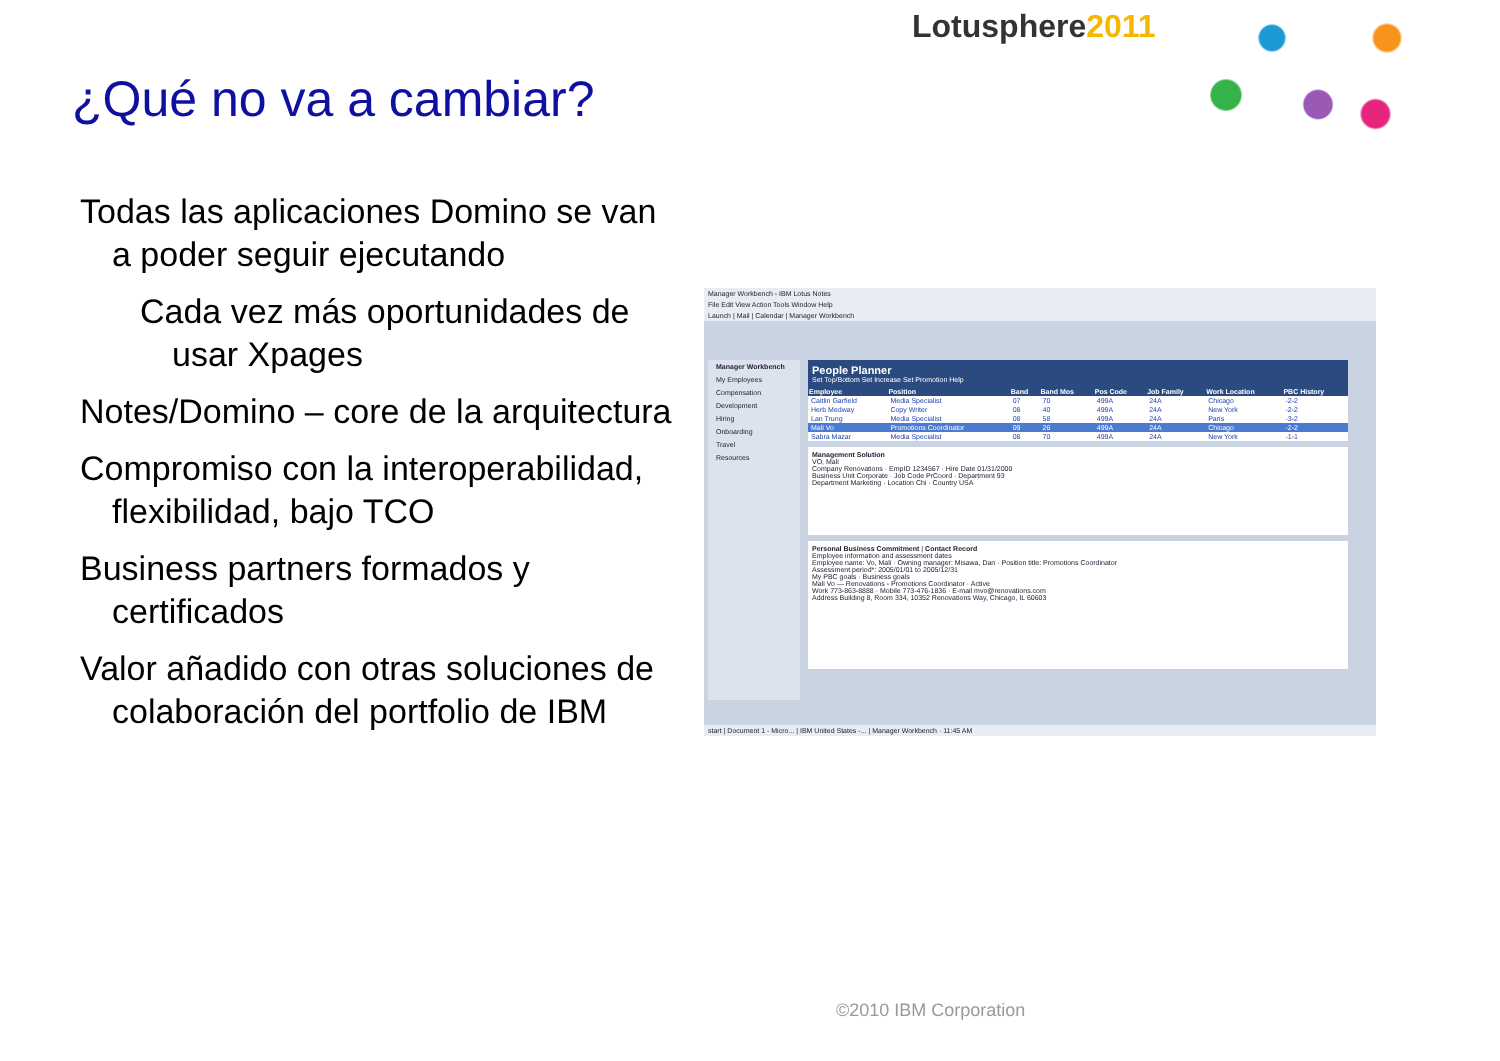Lotusphere2011
¿Qué no va a cambiar?
Todas las aplicaciones Domino se van a poder seguir ejecutando
Cada vez más oportunidades de usar Xpages
Notes/Domino – core de la arquitectura
Compromiso con la interoperabilidad, flexibilidad, bajo TCO
Business partners formados y certificados
Valor añadido con otras soluciones de colaboración del portfolio de IBM
Manager Workbench - IBM Lotus Notes
File Edit View Action Tools Window Help
Launch | Mail | Calendar | Manager Workbench
Manager Workbench
My Employees
Compensation
Development
Hiring
Onboarding
Travel
Resources
People Planner
Set Top/Bottom Set Increase Set Promotion Help
| Employee | Position | Band | Band Mos | Pos Code | Job Family | Work Location | PBC History |
| --- | --- | --- | --- | --- | --- | --- | --- |
| Caitlin Garfield | Media Specialist | 07 | 70 | 499A | 24A | Chicago | -2-2 |
| Herb Medway | Copy Writer | 08 | 40 | 499A | 24A | New York | -2-2 |
| Lan Trung | Media Specialist | 08 | 58 | 499A | 24A | Paris | -3-2 |
| Mali Vo | Promotions Coordinator | 09 | 26 | 499A | 24A | Chicago | -2-2 |
| Sabra Mazar | Media Specialist | 08 | 70 | 499A | 24A | New York | -1-1 |
Management Solution
VO, Mali
Company Renovations · EmpID 1234567 · Hire Date 01/31/2000
Business Unit Corporate · Job Code PrCoord · Department 93
Department Marketing · Location Chi · Country USA
Personal Business Commitment | Contact Record
Employee information and assessment dates
Employee name: Vo, Mali · Owning manager: Misawa, Dan · Position title: Promotions Coordinator
Assessment period*: 2005/01/01 to 2005/12/31
My PBC goals · Business goals
Mali Vo — Renovations - Promotions Coordinator · Active
Work 773-863-8888 · Mobile 773-476-1836 · E-mail mvo@renovations.com
Address Building 8, Room 334, 10352 Renovations Way, Chicago, IL 60603
start | Document 1 - Micro... | IBM United States -... | Manager Workbench · 11:45 AM
©2010 IBM Corporation